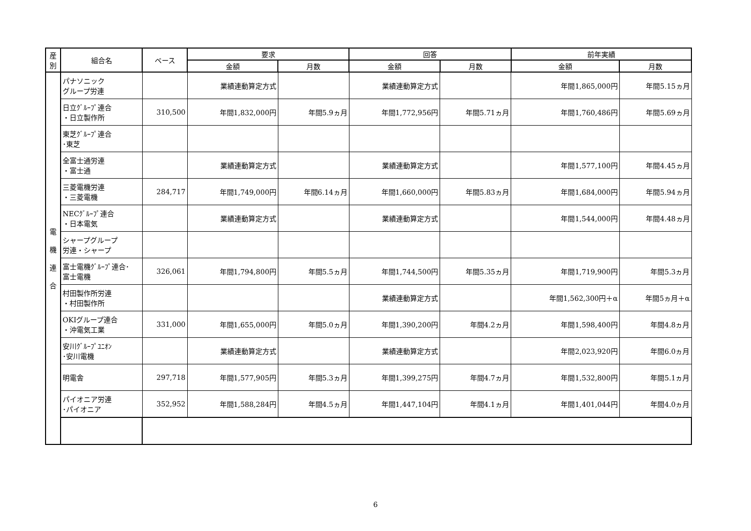| 産 別 | 組合名 | ベース | 要求 | | 回答 | | 前年実績 | |
| --- | --- | --- | --- | --- | --- | --- | --- | --- |
| | | | 金額 | 月数 | 金額 | 月数 | 金額 | 月数 |
| 電 機 連 合 | パナソニック グループ労連 | | 業績連動算定方式 | | 業績連動算定方式 | | 年間1,865,000円 | 年間5.15ヵ月 |
| | 日立ｸﾞﾙｰﾌﾟ連合 ・日立製作所 | 310,500 | 年間1,832,000円 | 年間5.9ヵ月 | 年間1,772,956円 | 年間5.71ヵ月 | 年間1,760,486円 | 年間5.69ヵ月 |
| | 東芝ｸﾞﾙｰﾌﾟ連合 ･東芝 | | | | | | | |
| | 全富士通労連 ・富士通 | | 業績連動算定方式 | | 業績連動算定方式 | | 年間1,577,100円 | 年間4.45ヵ月 |
| | 三菱電機労連 ・三菱電機 | 284,717 | 年間1,749,000円 | 年間6.14ヵ月 | 年間1,660,000円 | 年間5.83ヵ月 | 年間1,684,000円 | 年間5.94ヵ月 |
| | NECｸﾞﾙｰﾌﾟ連合 ・日本電気 | | 業績連動算定方式 | | 業績連動算定方式 | | 年間1,544,000円 | 年間4.48ヵ月 |
| | シャープグループ 労連・シャープ | | | | | | | |
| | 富士電機ｸﾞﾙｰﾌﾟ連合･ 富士電機 | 326,061 | 年間1,794,800円 | 年間5.5ヵ月 | 年間1,744,500円 | 年間5.35ヵ月 | 年間1,719,900円 | 年間5.3ヵ月 |
| | 村田製作所労連 ・村田製作所 | | | | 業績連動算定方式 | | 年間1,562,300円＋α | 年間5ヵ月＋α |
| | OKIグループ連合 ・沖電気工業 | 331,000 | 年間1,655,000円 | 年間5.0ヵ月 | 年間1,390,200円 | 年間4.2ヵ月 | 年間1,598,400円 | 年間4.8ヵ月 |
| | 安川ｸﾞﾙｰﾌﾟﾕﾆｵﾝ ･安川電機 | | 業績連動算定方式 | | 業績連動算定方式 | | 年間2,023,920円 | 年間6.0ヵ月 |
| | 明電舎 | 297,718 | 年間1,577,905円 | 年間5.3ヵ月 | 年間1,399,275円 | 年間4.7ヵ月 | 年間1,532,800円 | 年間5.1ヵ月 |
| | パイオニア労連 ･パイオニア | 352,952 | 年間1,588,284円 | 年間4.5ヵ月 | 年間1,447,104円 | 年間4.1ヵ月 | 年間1,401,044円 | 年間4.0ヵ月 |
6